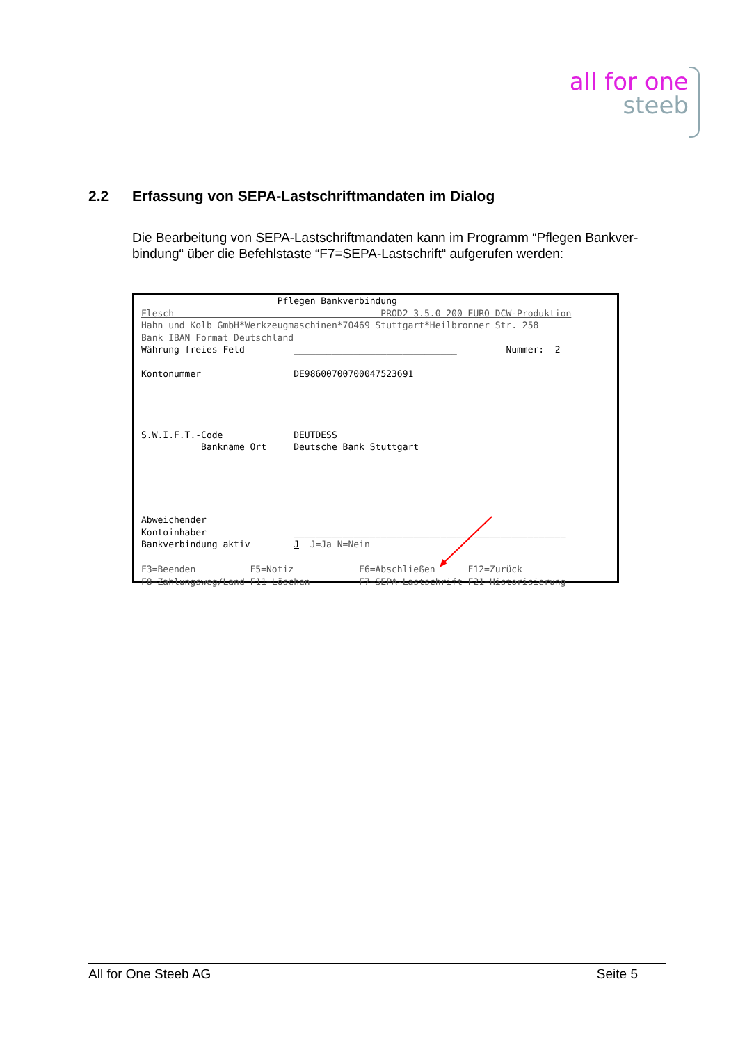all for one
steeb
2.2 Erfassung von SEPA-Lastschriftmandaten im Dialog
Die Bearbeitung von SEPA-Lastschriftmandaten kann im Programm “Pflegen Bankver-bindung“ über die Befehlstaste “F7=SEPA-Lastschrift“ aufgerufen werden:
Pflegen Bankverbindung Flesch PROD2 3.5.0 200 EURO DCW-Produktion Hahn und Kolb GmbH*Werkzeugmaschinen*70469 Stuttgart*Heilbronner Str. 258 Bank IBAN Format Deutschland Währung freies Feld ______________________________ Nummer: 2 Kontonummer DE98600700700047523691 S.W.I.F.T.-Code DEUTDESS Bankname Ort Deutsche Bank Stuttgart Abweichender Kontoinhaber __________________________________________________ Bankverbindung aktiv J J=Ja N=Nein
F3=Beenden F5=Notiz F6=Abschließen F12=Zurück F8=Zahlungsweg/Land F11=Löschen F7=SEPA-Lastschrift F21=Historisierung
All for One Steeb AG Seite 5